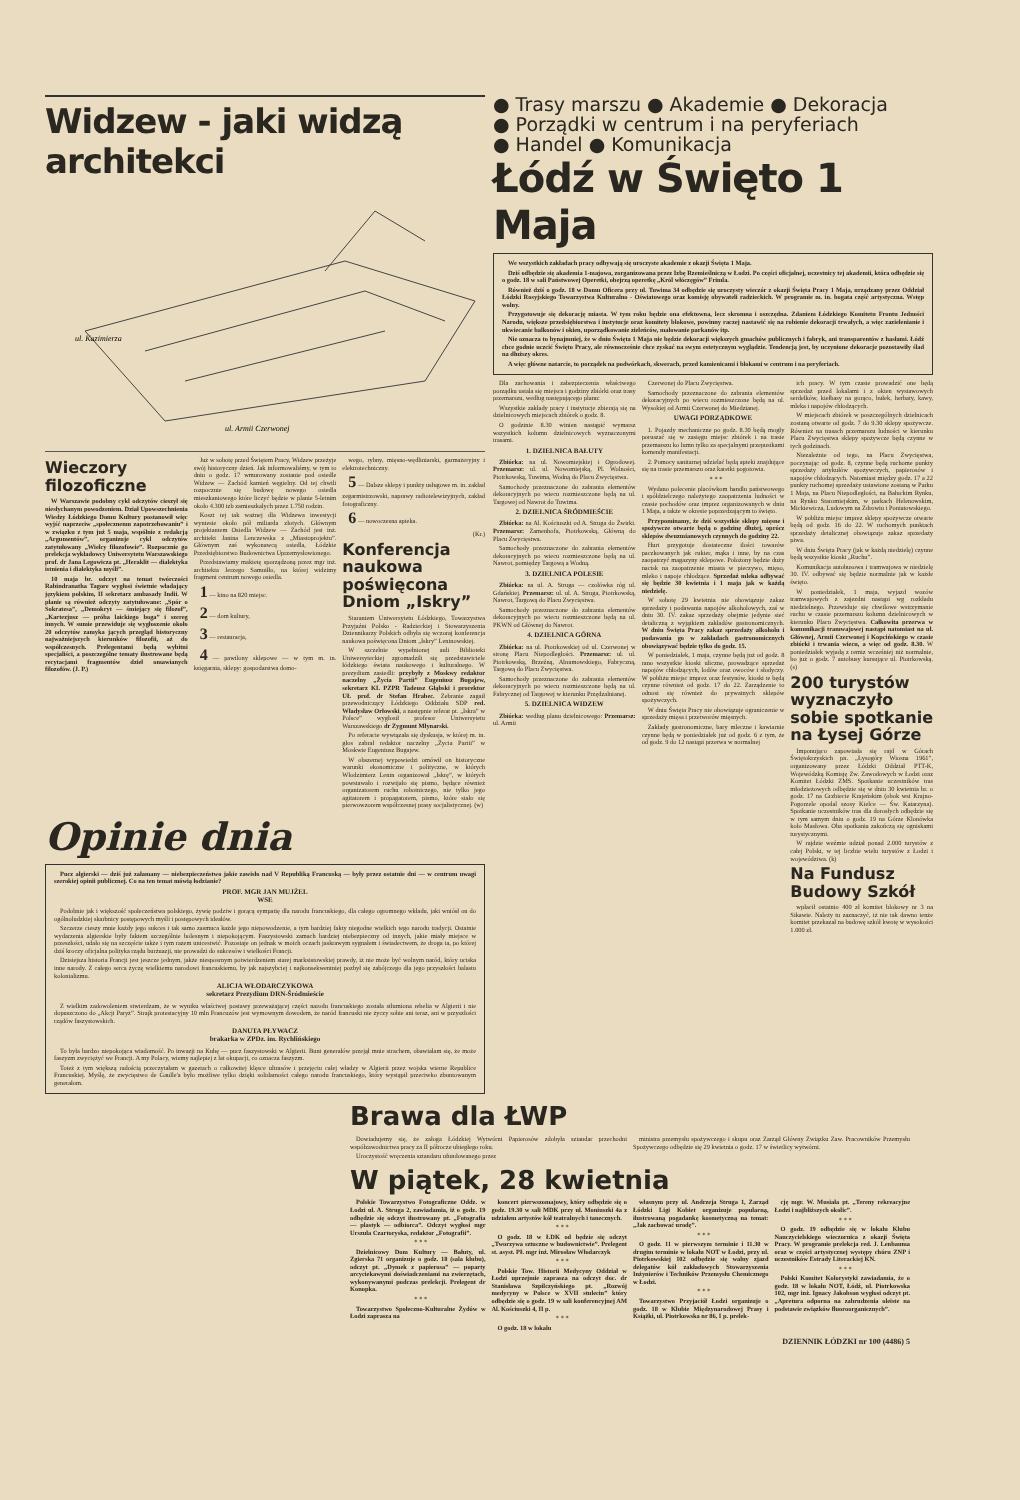Widzew - jaki widzą architekci
ul. Kazimierza
ul. Armii Czerwonej
Wieczory filozoficzne
W Warszawie podobny cykl odczytów cieszył się niesłychanym powodzeniem. Dział Upowszechnienia Wiedzy Łódzkiego Domu Kultury postanowił więc wyjść naprzeciw „społecznemu zapotrzebowaniu” i w związku z tym już 5 maja, wspólnie z redakcją „Argumentów”, organizuje cykl odczytów zatytułowany „Wielcy filozofowie”. Rozpocznie go prelekcja wykładowcy Uniwersytetu Warszawskiego prof. dr Jana Legowicza pt. „Heraklit — dialektyka istnienia i dialektyka myśli”.
10 maja br. odczyt na temat twórczości Rabindranatha Tagore wygłosi świetnie władający językiem polskim, II sekretarz ambasady Indii. W planie są również odczyty zatytułowane: „Spór o Sokratesa”, „Demokryt — śmiejący się filozof”, „Kartezjusz — próba laickiego boga” i szereg innych. W sumie przewiduje się wygłoszenie około 20 odczytów zamyka jących przegląd historyczny najważniejszych kierunków filozofii, aż do współczesnych. Prelegentami będą wybitni specjaliści, a poszczególne tematy ilustrowane będą recytacjami fragmentów dzieł omawianych filozofów. (J. P.)
Już w sobotę przed Świętem Pracy, Widzew przeżyje swój historyczny dzień. Jak informowaliśmy, w tym to dniu o godz. 17 wmurowany zostanie pod osiedle Widzew — Zachód kamień węgielny. Od tej chwili rozpocznie się budowę nowego osiedla mieszkaniowego które liczyć będzie w planie 5-letnim około 4.300 izb zamieszkalych przez 1.750 rodzin.
Koszt tej tak ważnej dla Widzewa inwestycji wyniesie około pół miliarda złotych. Głównym projektantem Osiedla Widzew — Zachód jest inż. architekt Janina Lenczewska z „Miastoprojektu”. Głównym zaś wykonawcą osiedla, Łódzkie Przedsiębiorstwo Budownictwa Uprzemysłowionego.
Przedstawiamy makietę sporządzoną przez mgr inż. architekta Jerzego Samuiłło, na której widzimy fragment centrum nowego osiedla.
1 — kino na 820 miejsc.
2 — dom kultury,
3 — restauracja,
4 — pawilony sklepowe — w tym m. in. księgarnia, sklepy: gospodarstwa domo-
wego, rybny, mięsno-wędliniarski, garmażeryjny i elektrotechniczny.
5 — Dalsze sklepy i punkty usługowe m. in. zakład zegarmistrzowski, naprawy radiotelewizyjnych, zakład fotograficzny.
6 — nowoczesna apteka.
(Kr.)
Konferencja naukowa poświęcona Dniom „Iskry”
Staraniem Uniwersytetu Łódzkiego, Towarzystwa Przyjaźni Polsko - Radzieckiej i Stowarzyszenia Dziennikarzy Polskich odbyła się wczoraj konferencja naukowa poświęcona Dniom „Iskry” Leninowskiej.
W szczelnie wypełnionej auli Biblioteki Uniwersyteckiej zgromadzili się przedstawiciele łódzkiego świata naukowego i kulturalnego. W prezydium zasiedli: przybyły z Moskwy redaktor naczelny „Życia Partii” Eugeniusz Bugajew, sekretarz KL PZPR Tadeusz Głąbski i prorektor UŁ prof. dr Stefan Hrabec. Zebranie zagaił przewodniczący Łódzkiego Oddziału SDP red. Władysław Orłowski, a następnie referat pt. „Iskra” w Polsce” wygłosił profesor Uniwersytetu Warszawskiego dr Zygmunt Młynarski.
Po referacie wywiązała się dyskusja, w której m. in. głos zabrał redaktor naczelny „Życia Partii” w Moskwie Eugeniusz Bugajew.
W obszernej wypowiedzi omówił on historyczne warunki ekonomiczne i polityczne, w których Włodzimierz Lenin organizował „Iskrę”, w których powstawało i rozwijało się pismo, będące również organizatorem ruchu robotniczego, nie tylko jego agitatorem i propagatorem, pismo, które stało się pierwowzorem współczesnej prasy socjalistycznej. (w)
Opinie dnia
Pucz algierski — dziś już załamany — niebezpieczeństwo jakie zawisło nad V Republiką Francuską — były przez ostatnie dni — w centrum uwagi szerokiej opinii publicznej. Co na ten temat mówią łodzianie?
PROF. MGR JAN MUJŻEL
WSE
Podobnie jak i większość społeczeństwa polskiego, żywię podziw i gorącą sympatię dla narodu francuskiego, dla całego ogromnego wkładu, jaki wniósł on do ogólnoludzkiej skarbnicy postępowych myśli i postępowych ideałów.
Szczerze cieszy mnie każdy jego sukces i tak samo zasmuca każde jego niepowodzenie, a tym bardziej fakty niegodne wielkich tego narodu tradycji. Ostatnie wydarzenia algierskie były faktem szczególnie bolesnym i niepokojącym. Faszystowski zamach bardziej niebezpieczny od innych, jakie miały miejsce w przeszłości, udało się na szczęście także i tym razem unicestwić. Pozostaje on jednak w moich oczach jaskrawym sygnałem i świadectwem, że droga ta, po której dziś kroczy oficjalna polityka rządu burżuazji, nie prowadzi do sukcesów i wielkości Francji.
Dzisiejsza historia Francji jest jeszcze jednym, jakże niesposrnym potwierdzeniem starej marksistowskiej prawdy, iż nie może być wolnym naród, który uciska inne narody. Z całego serca życzę wielkiemu narodowi francuskiemu, by jak najszybciej i najkonsekwentniej pozbył się zabójczego dla jego przyszłości balastu kolonializmu.
ALICJA WŁODARCZYKOWA
sekretarz Prezydium DRN-Śródmieście
Z wielkim zadowoleniem stwierdzam, że w wyniku właściwej postawy przeważającej części narodu francuskiego została stłumiona rebelia w Algierii i nie dopuszczono do „Akcji Paryż”. Strajk protestacyjny 10 mln Francuzów jest wymownym dowodem, że naród francuski nie życzy sobie ani teraz, ani w przyszłości rządów faszystowskich.
DANUTA PŁYWACZ
brakarka w ZPDz. im. Rychlińskiego
To była bardzo niepokojąca wiadomość. Po inwazji na Kubę — pucz faszystowski w Algierii. Bunt generałów przejął mnie strachem, obawiałam się, że może faszyzm zwyciężyć we Francji. A my Polacy, wiemy najlepiej z lat okupacji, co oznacza faszyzm.
Toteż z tym większą radością przeczytałam w gazetach o całkowitej klęsce ultrasów i przejęciu całej władzy w Algierii przez wojska wierne Republice Francuskiej. Myślę, że zwycięstwo de Gaulle'a było możliwe tylko dzięki solidarności całego narodu francuskiego, który wystąpił przeciwko zbuntowanym generałom.
● Trasy marszu ● Akademie ● Dekoracja
● Porządki w centrum i na peryferiach
● Handel ● Komunikacja
Łódź w Święto 1 Maja
We wszystkich zakładach pracy odbywają się uroczyste akademie z okazji Święta 1 Maja.
Dziś odbędzie się akademia 1-majowa, zorganizowana przez Izbę Rzemieślniczą w Łodzi. Po części oficjalnej, uczestnicy tej akademii, która odbędzie się o godz. 18 w sali Państwowej Operetki, obejrzą operetkę „Król włóczęgów” Frimla.
Również dziś o godz. 18 w Domu Oficera przy ul. Tuwima 34 odbędzie się uroczysty wieczór z okazji Święta Pracy 1 Maja, urządzany przez Oddział Łódzki Rosyjskiego Towarzystwa Kulturalno - Oświatowego oraz komisję obywateli radzieckich. W programie m. in. bogata część artystyczna. Wstęp wolny.
Przygotowuje się dekorację miasta. W tym roku będzie ona efektowna, lecz skromna i oszczędna. Zdaniem Łódzkiego Komitetu Frontu Jedności Narodu, większe przedsiębiorstwa i instytucje oraz komitety blokowe, powinny raczej nastawić się na robienie dekoracji trwałych, a więc zazielenianie i ukwiecanie balkonów i okien, uporządkowanie zieleńców, malowanie parkanów itp.
Nie oznacza to bynajmniej, że w dniu Święta 1 Maja nie będzie dekoracji większych gmachów publicznych i fabryk, ani transparentów z hasłami. Łódź chce godnie uczcić Święto Pracy, ale równocześnie chce zyskać na swym estetycznym wyglądzie. Tendencją jest, by uczynione dekoracje pozostawiły ślad na dłuższy okres.
A więc główne natarcie, to porządek na podwórkach, skwerach, przed kamienicami i blokami w centrum i na peryferiach.
Dla zachowania i zabezpieczenia właściwego porządku ustala się miejsca i godziny zbiórki oraz trasy przemarszu, według następującego planu:
Wszystkie zakłady pracy i instytucje zbierają się na dzielnicowych miejscach zbiórek o godz. 8.
O godzinie 8.30 winien nastąpić wymarsz wszystkich kolumn dzielnicowych wyznaczonymi trasami.
1. DZIELNICA BAŁUTY
Zbiórka: na ul. Nowomiejskiej i Ogrodowej. Przemarsz: ul. ul. Nowomiejską, Pl. Wolności, Piotrkowską, Tuwima, Wodną do Placu Zwycięstwa.
Samochody przeznaczone do zabrania elementów dekoracyjnych po wiecu rozmieszczone będą na ul. Targowej od Nawrot do Tuwima.
2. DZIELNICA ŚRÓDMIEŚCIE
Zbiórka: na Al. Kościuszki od A. Struga do Żwirki. Przemarsz: Zamenhofa, Piotrkowską, Główną do Placu Zwycięstwa.
Samochody przeznaczone do zabrania elementów dekoracyjnych po wiecu rozmieszczone będą na ul. Nawrot, pomiędzy Targową a Wodną.
3. DZIELNICA POLESIE
Zbiórka: na ul. A. Struga — czołówka róg ul. Gdańskiej. Przemarsz: ul. ul. A. Struga, Piotrkowską, Nawrot, Targową do Placu Zwycięstwa.
Samochody przeznaczone do zabrania elementów dekoracyjnych po wiecu rozmieszczone będą na ul. PKWN od Głównej do Nawrot.
4. DZIELNICA GÓRNA
Zbiórka: na ul. Piotrkowskiej od ul. Czerwonej w stronę Placu Niepodległości. Przemarsz: ul. ul. Piotrkowską, Brzeźną, Abramowskiego, Fabryczną, Targową do Placu Zwycięstwa.
Samochody przeznaczone do zabrania elementów dekoracyjnych po wiecu rozmieszczone będą na ul. Fabrycznej od Targowej w kierunku Przędzalnianej.
5. DZIELNICA WIDZEW
Zbiórka: według planu dzielnicowego: Przemarsz: ul. Armii
Czerwonej do Placu Zwycięstwa.
Samochody przeznaczone do zabrania elementów dekoracyjnych po wiecu rozmieszczone będą na ul. Wysokiej od Armii Czerwonej do Miedzianej.
UWAGI PORZĄDKOWE
1. Pojazdy mechaniczne po godz. 8.30 będą mogły poruszać się w zasięgu miejsc zbiórek i na trasie przemarszu ko lumn tylko za specjalnymi przepustkami komendy manifestacji.
2. Pomocy sanitarnej udzielać będą apteki znajdujące się na trasie przemarszu oraz karetki pogotowia.
* * *
Wydano polecenie placówkom handlu państwowego i spółdzielczego należytego zaopatrzenia ludności w czasie pochodów oraz imprez organizowanych w dniu 1 Maja, a także w okresie poprzedzającym to święto.
Przypominamy, że dziś wszystkie sklepy mięsne i spożywcze otwarte będą o godzinę dłużej, oprócz sklepów dwuzmianowych czynnych do godziny 22.
Hurt przygotuje dostateczne ilości towarów paczkowanych jak cukier, mąka i inne, by na czas zaopatrzyć magazyny sklepowe. Położony będzie duży nacisk na zaopatrzenie miasta w pieczywo, mięso, mleko i napoje chłodzące. Sprzedaż mleka odbywać się będzie 30 kwietnia i 1 maja jak w każdą niedzielę.
W sobotę 29 kwietnia nie obowiązuje zakaz sprzedaży i podawania napojów alkoholowych, zaś w dniu 30. IV. zakaz sprzedaży obejmie jedynie sieć detaliczną z wyjątkiem zakładów gastronomicznych. W dniu Święta Pracy zakaz sprzedaży alkoholu i podawania go w zakładach gastronomicznych obowiązywać będzie tylko do godz. 15.
W poniedziałek, 1 maja, czynne będą już od godz. 8 rano wszystkie kioski uliczne, prowadzące sprzedaż napojów chłodzących, lodów oraz owoców i słodyczy. W pobliżu miejsc imprez oraz festynów, kioski te będą czynne również od godz. 17 do 22. Zarządzenie to odnosi się również do prywatnych sklepów spożywczych.
W dniu Święta Pracy nie obowiązuje ograniczenie w sprzedaży mięsa i przetworów mięsnych.
Zakłady gastronomiczne, bary mleczne i kawiarnie czynne będą w poniedziałek już od godz. 6 z tym, że od godz. 9 do 12 nastąpi przerwa w normalnej
ich pracy. W tym czasie prowadzić one będą sprzedaż przed lokalami i z okien wystawowych serdelków, kiełbasy na gorąco, bułek, herbaty, kawy, mleka i napojów chłodzących.
W miejscach zbiórek w poszczególnych dzielnicach zostaną otwarte od godz. 7 do 9.30 sklepy spożywcze. Również na trasach przemarszu ludności w kierunku Placu Zwycięstwa sklepy spożywcze będą czynne w tych godzinach.
Niezależnie od tego, na Placu Zwycięstwa, poczynając od godz. 8, czynne będą ruchome punkty sprzedaży artykułów spożywczych, papierosów i napojów chłodzących. Natomiast między godz. 17 a 22 punkty ruchomej sprzedaży ustawione zostaną w Parku 1 Maja, na Placu Niepodległości, na Bałuckim Rynku, na Rynku Staromiejskim, w parkach Helenowskim, Mickiewicza, Ludowym na Zdrowiu i Poniatowskiego.
W pobliżu miejsc imprez sklepy spożywcze otwarte będą od godz. 16 do 22. W ruchomych punktach sprzedaży detalicznej obowiązuje zakaz sprzedaży piwa.
W dniu Święta Pracy (jak w każdą niedzielę) czynne będą wszystkie kioski „Ruchu”.
Komunikacja autobusowa i tramwajowa w niedzielę 30. IV. odbywać się będzie normalnie jak w każde święto.
W poniedziałek, 1 maja, wyjazd wozów tramwajowych z zajezdni nastąpi wg rozkładu niedzielnego. Przewiduje się chwilowe wstrzymanie ruchu w czasie przemarszu kolumn dzielnicowych w kierunku Placu Zwycięstwa. Całkowita przerwa w komunikacji tramwajowej nastąpi natomiast na ul. Głównej, Armii Czerwonej i Kopcińskiego w czasie zbiórki i trwania wiecu, a więc od godz. 8.30. W poniedziałek wyjadą z remiz wcześniej niż normalnie, bo już o godz. 7 autobusy kursujące ul. Piotrkowską. (s)
200 turystów wyznaczyło sobie spotkanie na Łysej Górze
Imponująco zapowiada się rajd w Górach Świętokrzyskich pn. „Łysogóry Wiosna 1961”, organizowany przez Łódzki Oddział PTT-K, Wojewódzką Komisję Zw. Zawodowych w Łodzi oraz Komitet Łódzki ZMS. Spotkanie uczestników tras młodzieżowych odbędzie się w dniu 30 kwietnia br. o godz. 17 na Grzbiecie Krajeńskim (obok wsi Krajno-Pogorzele opodal szosy Kielce — Św. Katarzyna). Spotkanie uczestników tras dla dorosłych odbędzie się w tym samym dniu o godz. 19 na Górze Klonówka koło Masłowa. Oba spotkania zakończą się ogniskami turystycznymi.
W rajdzie weźmie udział ponad 2.000 turystów z całej Polski, w tej liczbie wielu turystów z Łodzi i województwa. (k)
Na Fundusz Budowy Szkół
wpłacił ostatnio 400 zł komitet blokowy nr 3 na Sikawie. Należy tu zaznaczyć, iż nie tak dawno tenże komitet przekazał na budowę szkół kwotę w wysokości 1.000 zł.
Brawa dla ŁWP
Dowiadujemy się, że załoga Łódzkiej Wytwórni Papierosów zdobyła sztandar przechodni współzawodnictwa pracy za II półrocze ubiegłego roku.
Uroczystość wręczenia sztandaru ufundowanego przez
ministra przemysłu spożywczego i skupu oraz Zarząd Główny Związku Zaw. Pracowników Przemysłu Spożywczego odbędzie się 29 kwietnia o godz. 17 w świetlicy wytwórni.
W piątek, 28 kwietnia
Polskie Towarzystwo Fotograficzne Oddz. w Łodzi ul. A. Struga 2, zawiadamia, iż o godz. 19 odbędzie się odczyt ilustrowany pt. „Fotografia — plastyk — odbiorca”. Odczyt wygłosi mgr Urszula Czartoryska, redaktor „Fotografii”.
* * *
Dzielnicowy Dom Kultury — Bałuty, ul. Zgierska 71 organizuje o godz. 18 (sala klubu), odczyt pt. „Dymek z papierosa” — poparty arcyciekawymi doświadczeniami na zwierzętach, wykonywanymi podczas prelekcji. Prelegent dr Konopka.
* * *
Towarzystwo Społeczno-Kulturalne Żydów w Łodzi zaprasza na
koncert pierwszomajowy, który odbędzie się o godz. 19.30 w sali MDK przy ul. Moniuszki 4a z udziałem artystów kół teatralnych i tanecznych.
* * *
O godz. 18 w ŁDK od będzie się odczyt „Tworzywa sztuczne w budownictwie”. Prelegent st. asyst. PŁ mgr inż. Mirosław Włodarczyk
* * *
Polskie Tow. Historii Medycyny Oddział w Łodzi uprzejmie zaprasza na odczyt doc. dr Stanisława Szpilczyńskiego pt. „Rozwój medycyny w Polsce w XVII stuleciu” który odbędzie się o godz. 19 w sali konferencyjnej AM Al. Kościuszki 4, II p.
* * *
O godz. 18 w lokalu
własnym przy ul. Andrzeja Struga 1, Zarząd Łódzki Ligi Kobiet organizuje popularną, ilustrowaną pogadankę kosmetyczną na temat: „Jak zachować urodę”.
* * *
O godz. 11 w pierwszym terminie i 11.30 w drugim terminie w lokalu NOT w Łodzi, przy ul. Piotrkowskiej 102 odbędzie się walny zjazd delegatów kół zakładowych Stowarzyszenia Inżynierów i Techników Przemysłu Chemicznego w Łodzi.
* * *
Towarzystwo Przyjaciół Łodzi organizuje o godz. 18 w Klubie Międzynarodowej Prasy i Książki, ul. Piotrkowska nr 86, I p. prelek-
cję mgr. W. Musiała pt. „Tereny rekreacyjne Łodzi i najbliższych okolic”.
* * *
O godz. 19 odbędzie się w lokalu Klubu Nauczycielskiego wieczornica z okazji Święta Pracy. W programie prelekcja red. J. Lenbauma oraz w części artystycznej występy chóru ZNP i uczestników Estrady Literackiej KN.
* * *
Polski Komitet Kolorystyki zawiadamia, że o godz. 18 w lokalu NOT, Łódź, ul. Piotrkowska 102, mgr inż. Ignacy Jakobson wygłosi odczyt pt. „Apretura odporna na zabrudzenia oleiste na podstawie związków fluoroorganicznych”.
DZIENNIK ŁÓDZKI nr 100 (4486) 5